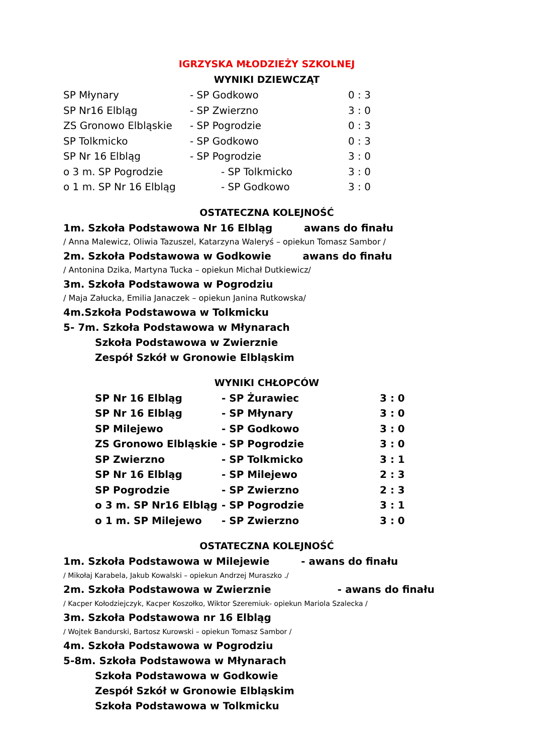IGRZYSKA MŁODZIEŻY SZKOLNEJ
WYNIKI DZIEWCZĄT
| SP Młynary | - SP Godkowo | 0 : 3 |
| SP Nr16 Elbląg | - SP Zwierzno | 3 : 0 |
| ZS Gronowo Elbląskie | - SP Pogrodzie | 0 : 3 |
| SP Tolkmicko | - SP Godkowo | 0 : 3 |
| SP Nr 16 Elbląg | - SP Pogrodzie | 3 : 0 |
| o 3 m. SP Pogrodzie | - SP Tolkmicko | 3 : 0 |
| o 1 m. SP Nr 16 Elbląg | - SP Godkowo | 3 : 0 |
OSTATECZNA KOLEJNOŚĆ
1m. Szkoła Podstawowa Nr 16 Elbląg awans do finału
/ Anna Malewicz, Oliwia Tazuszel, Katarzyna Waleryś – opiekun Tomasz Sambor /
2m. Szkoła Podstawowa w Godkowie awans do finału
/ Antonina Dzika, Martyna Tucka – opiekun Michał Dutkiewicz/
3m. Szkoła Podstawowa w Pogrodziu
/ Maja Załucka, Emilia Janaczek – opiekun Janina Rutkowska/
4m.Szkoła Podstawowa w Tolkmicku
5- 7m. Szkoła Podstawowa w Młynarach
Szkoła Podstawowa w Zwierznie
Zespół Szkół w Gronowie Elbląskim
WYNIKI CHŁOPCÓW
| SP Nr 16 Elbląg | - SP Żurawiec | 3 : 0 |
| SP Nr 16 Elbląg | - SP Młynary | 3 : 0 |
| SP Milejewo | - SP Godkowo | 3 : 0 |
| ZS Gronowo Elbląskie | - SP Pogrodzie | 3 : 0 |
| SP Zwierzno | - SP Tolkmicko | 3 : 1 |
| SP Nr 16 Elbląg | - SP Milejewo | 2 : 3 |
| SP Pogrodzie | - SP Zwierzno | 2 : 3 |
| o 3 m. SP Nr16 Elbląg | - SP Pogrodzie | 3 : 1 |
| o 1 m. SP Milejewo | - SP Zwierzno | 3 : 0 |
OSTATECZNA KOLEJNOŚĆ
1m. Szkoła Podstawowa w Milejewie - awans do finału
/ Mikołaj Karabela, Jakub Kowalski – opiekun Andrzej Muraszko ./
2m. Szkoła Podstawowa w Zwierznie - awans do finału
/ Kacper Kołodziejczyk, Kacper Koszołko, Wiktor Szeremiuk- opiekun Mariola Szalecka /
3m. Szkoła Podstawowa nr 16 Elbląg
/ Wojtek Bandurski, Bartosz Kurowski – opiekun Tomasz Sambor /
4m. Szkoła Podstawowa w Pogrodziu
5-8m. Szkoła Podstawowa w Młynarach
Szkoła Podstawowa w Godkowie
Zespół Szkół w Gronowie Elbląskim
Szkoła Podstawowa w Tolkmicku